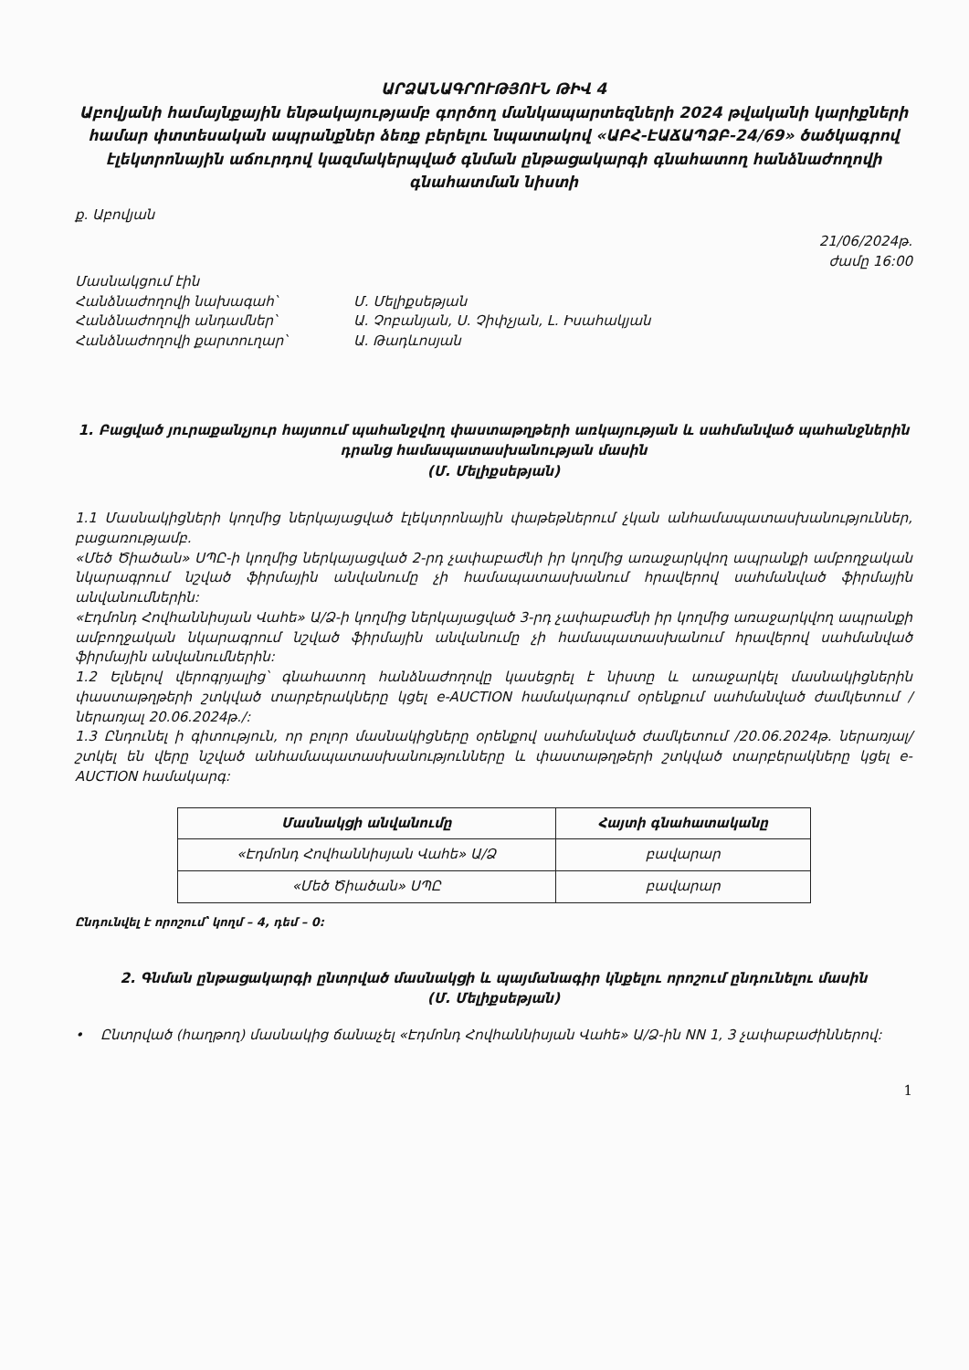ԱՐՁԱՆԱԳՐՈՒԹՅՈՒՆ ԹԻՎ 4
Աբովյանի համայնքային ենթակայությամբ գործող մանկապարտեզների 2024 թվականի կարիքների համար փտտեսական ապրանքներ ձեռք բերելու նպատակով «ԱԲՀ-ԷԱՃԱՊՁԲ-24/69» ծածկագրով էլեկտրոնային աճուրդով կազմակերպված գնման ընթացակարգի գնահատող հանձնաժողովի գնահատման նիստի
ք. Աբովյան
21/06/2024թ.
ժամը 16:00
Մասնակցում էին
Հանձնաժողովի նախագահ՝ Մ. Մելիքսեթյան
Հանձնաժողովի անդամներ՝ Ա. Չոբանյան, Ս. Չիփչյան, Լ. Իսահակյան
Հանձնաժողովի քարտուղար՝ Ա. Թադևոսյան
1. Բացված յուրաքանչյուր հայտում պահանջվող փաստաթղթերի առկայության և սահմանված պահանջներին դրանց համապատասխանության մասին
(Մ. Մելիքսեթյան)
1.1 Մասնակիցների կողմից ներկայացված էլեկտրոնային փաթեթներում չկան անհամապատասխանություններ, բացառությամբ.
«Մեծ Ծիածան» ՍՊԸ-ի կողմից ներկայացված 2-րդ չափաբաժնի իր կողմից առաջարկվող ապրանքի ամբողջական նկարագրում նշված ֆիրմային անվանումը չի համապատասխանում հրավերով սահմանված ֆիրմային անվանումներին:
«Էդմոնդ Հովհաննիսյան Վահե» Ա/Ձ-ի կողմից ներկայացված 3-րդ չափաբաժնի իր կողմից առաջարկվող ապրանքի ամբողջական նկարագրում նշված ֆիրմային անվանումը չի համապատասխանում հրավերով սահմանված ֆիրմային անվանումներին:
1.2 Ելնելով վերոգրյալից՝ գնահատող հանձնաժողովը կասեցրել է նիստը և առաջարկել մասնակիցներին փաստաթղթերի շտկված տարբերակները կցել e-AUCTION համակարգում օրենքում սահմանված ժամկետում /ներառյալ 20.06.2024թ./:
1.3 Ընդունել ի գիտություն, որ բոլոր մասնակիցները օրենքով սահմանված ժամկետում /20.06.2024թ. ներառյալ/ շտկել են վերը նշված անհամապատասխանությունները և փաստաթղթերի շտկված տարբերակները կցել e-AUCTION համակարգ:
| Մասնակցի անվանումը | Հայտի գնահատականը |
| --- | --- |
| «Էդմոնդ Հովհաննիսյան Վահե» Ա/Ձ | բավարար |
| «Մեծ Ծիածան» ՍՊԸ | բավարար |
Ընդունվել է որոշում՝ կողմ – 4, դեմ – 0:
2. Գնման ընթացակարգի ընտրված մասնակցի և պայմանագիր կնքելու որոշում ընդունելու մասին
(Մ. Մելիքսեթյան)
• Ընտրված (հաղթող) մասնակից ճանաչել «Էդմոնդ Հովհաննիսյան Վահե» Ա/Ձ-ին NN 1, 3 չափաբաժիններով:
1